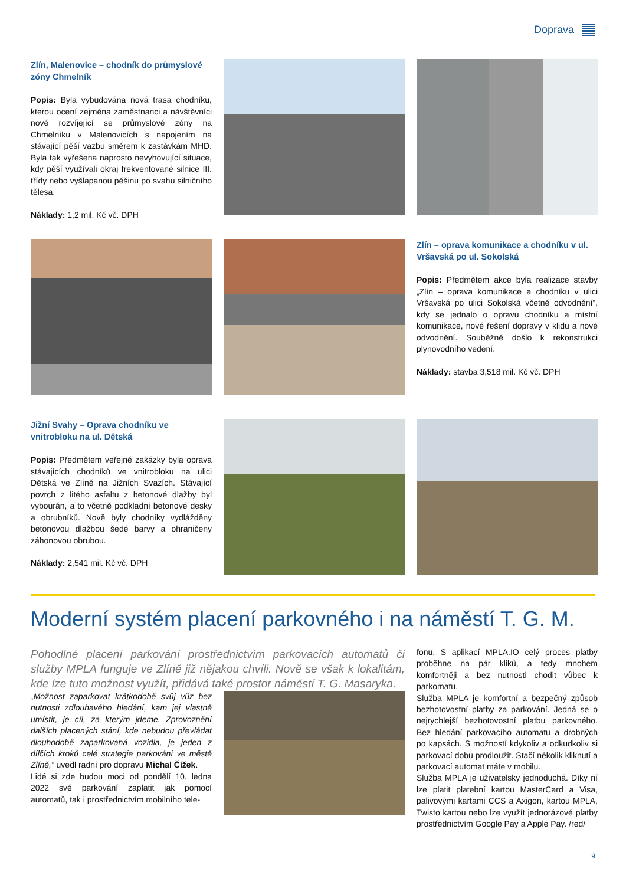Doprava
Zlín, Malenovice – chodník do průmyslové zóny Chmelník
Popis: Byla vybudována nová trasa chodníku, kterou ocení zejména zaměstnanci a návštěvníci nové rozvíjející se průmyslové zóny na Chmelníku v Malenovicích s napojením na stávající pěší vazbu směrem k zastávkám MHD. Byla tak vyřešena naprosto nevyhovující situace, kdy pěší využívali okraj frekventované silnice III. třídy nebo vyšlapanou pěšinu po svahu silničního tělesa.
Náklady: 1,2 mil. Kč vč. DPH
Zlín – oprava komunikace a chodníku v ul. Vršavská po ul. Sokolská
Popis: Předmětem akce byla realizace stavby „Zlín – oprava komunikace a chodníku v ulici Vršavská po ulici Sokolská včetně odvodnění“, kdy se jednalo o opravu chodníku a místní komunikace, nové řešení dopravy v klidu a nové odvodnění. Souběžně došlo k rekonstrukci plynovodního vedení.
Náklady: stavba 3,518 mil. Kč vč. DPH
Jižní Svahy – Oprava chodníku ve vnitrobloku na ul. Dětská
Popis: Předmětem veřejné zakázky byla oprava stávajících chodníků ve vnitrobloku na ulici Dětská ve Zlíně na Jižních Svazích. Stávající povrch z litého asfaltu z betonové dlažby byl vybourán, a to včetně podkladní betonové desky a obrubníků. Nově byly chodníky vydlážděny betonovou dlažbou šedé barvy a ohraničeny záhonovou obrubou.
Náklady: 2,541 mil. Kč vč. DPH
Moderní systém placení parkovného i na náměstí T. G. M.
Pohodlné placení parkování prostřednictvím parkovacích automatů či služby MPLA funguje ve Zlíně již nějakou chvíli. Nově se však k lokalitám, kde lze tuto možnost využít, přidává také prostor náměstí T. G. Masaryka.
„Možnost zaparkovat krátkodobě svůj vůz bez nutnosti zdlouhavého hledání, kam jej vlastně umístit, je cíl, za kterým jdeme. Zprovoznění dalších placených stání, kde nebudou převládat dlouhodobě zaparkovaná vozidla, je jeden z dílčích kroků celé strategie parkování ve městě Zlíně,“ uvedl radní pro dopravu Michal Čížek.
Lidé si zde budou moci od pondělí 10. ledna 2022 své parkování zaplatit jak pomocí automatů, tak i prostřednictvím mobilního tele-
fonu. S aplikací MPLA.IO celý proces platby proběhne na pár kliků, a tedy mnohem komfortněji a bez nutnosti chodit vůbec k parkomatu.
Služba MPLA je komfortní a bezpečný způsob bezhotovostní platby za parkování. Jedná se o nejrychlejší bezhotovostní platbu parkovného. Bez hledání parkovacího automatu a drobných po kapsách. S možností kdykoliv a odkudkoliv si parkovací dobu prodloužit. Stačí několik kliknutí a parkovací automat máte v mobilu.
Služba MPLA je uživatelsky jednoduchá. Díky ní lze platit platební kartou MasterCard a Visa, palivovými kartami CCS a Axigon, kartou MPLA, Twisto kartou nebo lze využít jednorázové platby prostřednictvím Google Pay a Apple Pay. /red/
9